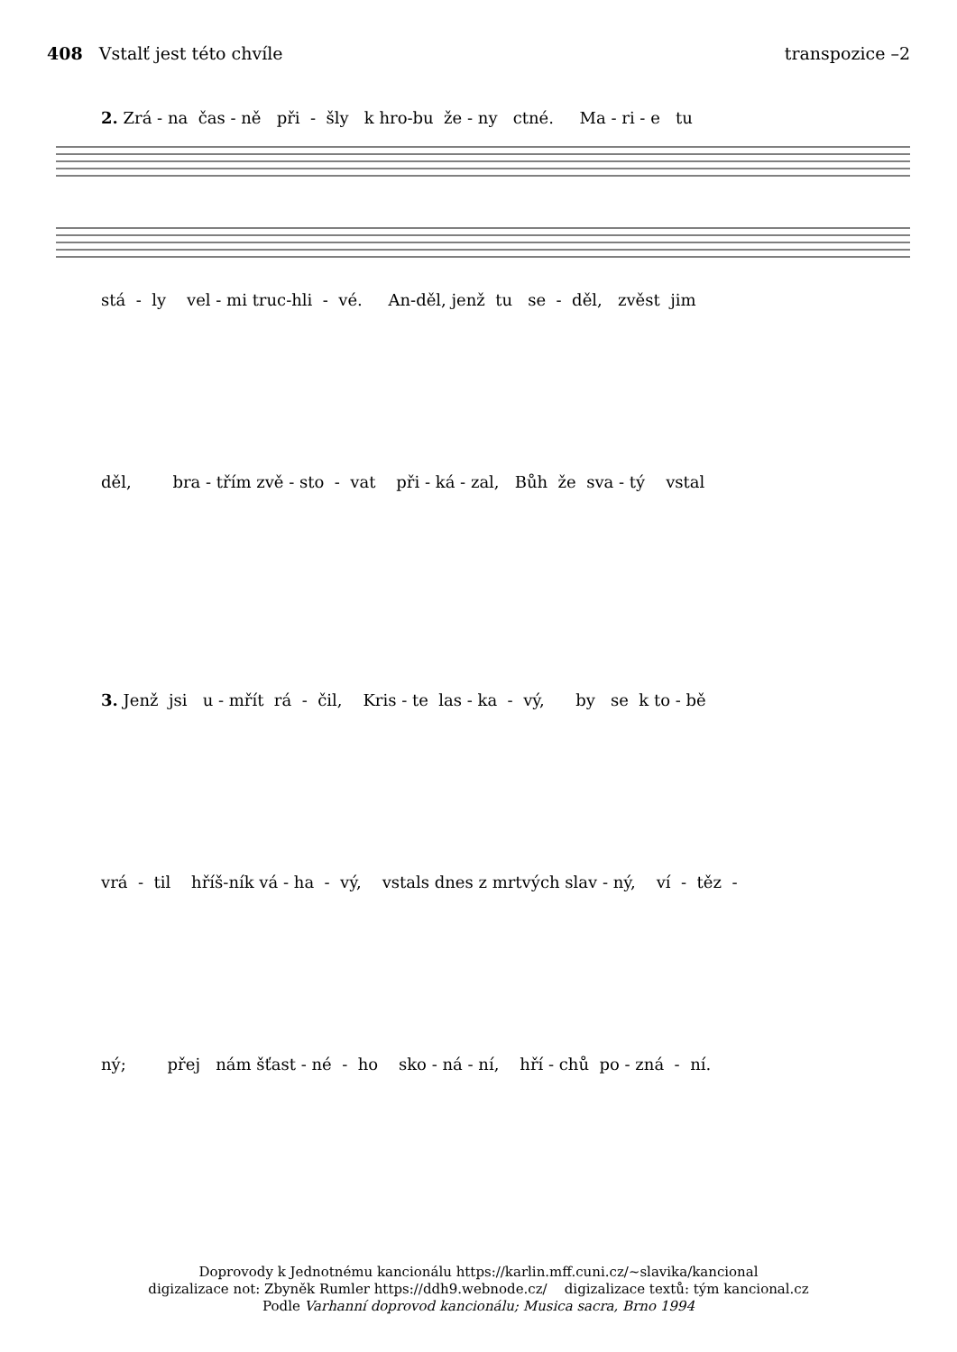408 Vstalť jest této chvíle transpozice –2
2. Zrá - na čas - ně při - šly k hro-bu že - ny ctné. Ma - ri - e tu
stá - ly vel - mi truc-hli - vé. An-děl, jenž tu se - děl, zvěst jim
děl, bra - třím zvě - sto - vat při - ká - zal, Bůh že sva - tý vstal
3. Jenž jsi u - mřít rá - čil, Kris - te las - ka - vý, by se k to - bě
vrá - til hříš-ník vá - ha - vý, vstals dnes z mrtvých slav - ný, ví - těz -
ný; přej nám šťast - né - ho sko - ná - ní, hří - chů po - zná - ní.
Doprovody k Jednotnému kancionálu https://karlin.mff.cuni.cz/~slavika/kancional
digizalizace not: Zbyněk Rumler https://ddh9.webnode.cz/ digizalizace textů: tým kancional.cz
Podle Varhanní doprovod kancionálu; Musica sacra, Brno 1994